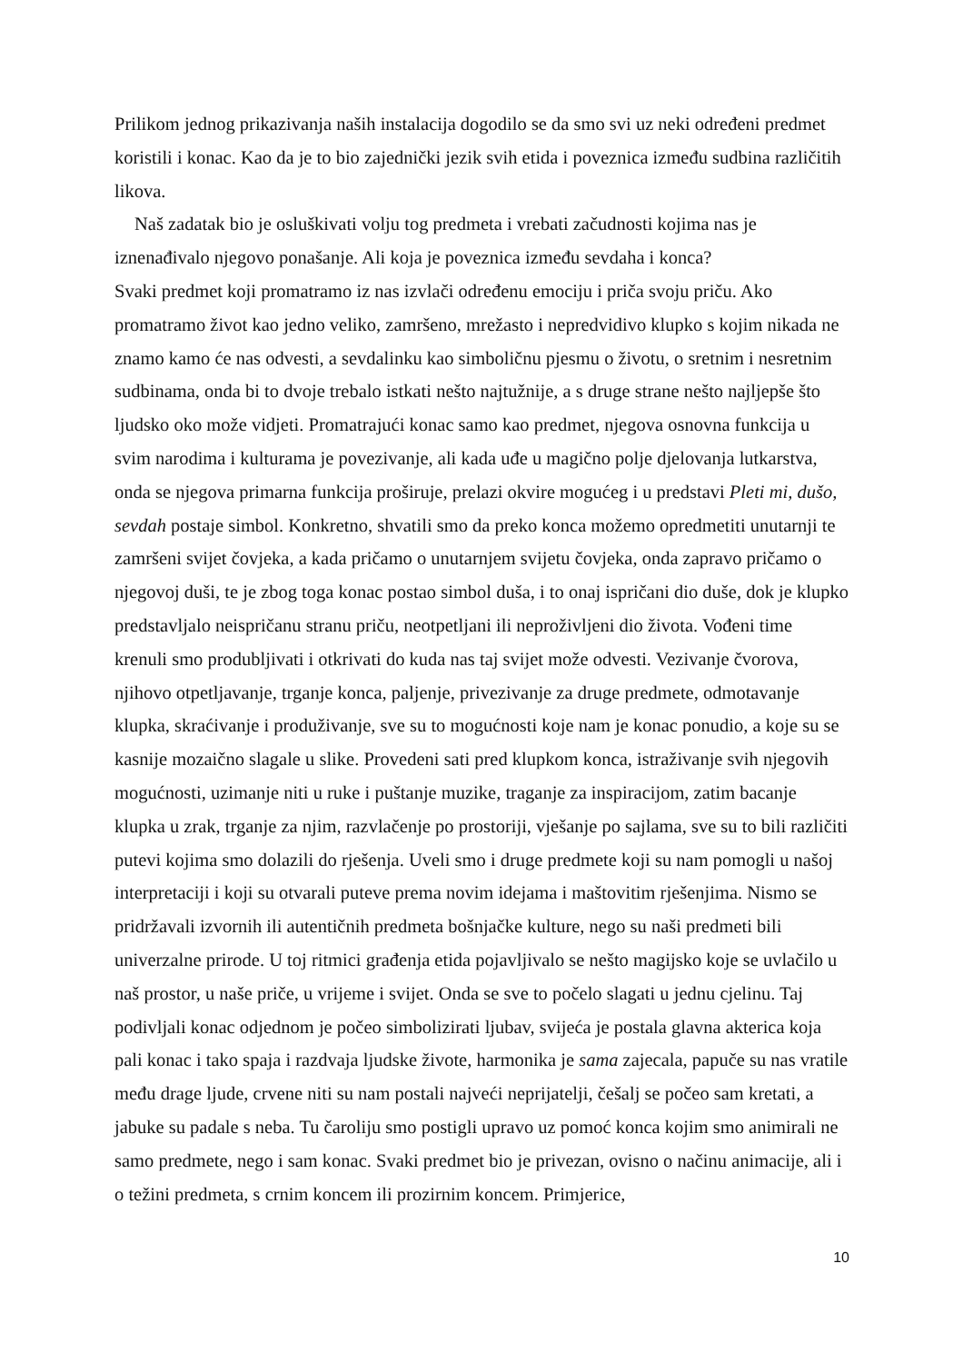Prilikom jednog prikazivanja naših instalacija dogodilo se da smo svi uz neki određeni predmet koristili i konac. Kao da je to bio zajednički jezik svih etida i poveznica između sudbina različitih likova.
Naš zadatak bio je osluškivati volju tog predmeta i vrebati začudnosti kojima nas je iznenađivalo njegovo ponašanje. Ali koja je poveznica između sevdaha i konca?
Svaki predmet koji promatramo iz nas izvlači određenu emociju i priča svoju priču. Ako promatramo život kao jedno veliko, zamršeno, mrežasto i nepredvidivo klupko s kojim nikada ne znamo kamo će nas odvesti, a sevdalinku kao simboličnu pjesmu o životu, o sretnim i nesretnim sudbinama, onda bi to dvoje trebalo istkati nešto najtužnije, a s druge strane nešto najljepše što ljudsko oko može vidjeti. Promatrajući konac samo kao predmet, njegova osnovna funkcija u svim narodima i kulturama je povezivanje, ali kada uđe u magično polje djelovanja lutkarstva, onda se njegova primarna funkcija proširuje, prelazi okvire mogućeg i u predstavi Pleti mi, dušo, sevdah postaje simbol. Konkretno, shvatili smo da preko konca možemo opredmetiti unutarnji te zamršeni svijet čovjeka, a kada pričamo o unutarnjem svijetu čovjeka, onda zapravo pričamo o njegovoj duši, te je zbog toga konac postao simbol duša, i to onaj ispričani dio duše, dok je klupko predstavljalo neispričanu stranu priču, neotpetljani ili neproživljeni dio života. Vođeni time krenuli smo produbljivati i otkrivati do kuda nas taj svijet može odvesti. Vezivanje čvorova, njihovo otpetljavanje, trganje konca, paljenje, privezivanje za druge predmete, odmotavanje klupka, skraćivanje i produživanje, sve su to mogućnosti koje nam je konac ponudio, a koje su se kasnije mozaično slagale u slike. Provedeni sati pred klupkom konca, istraživanje svih njegovih mogućnosti, uzimanje niti u ruke i puštanje muzike, traganje za inspiracijom, zatim bacanje klupka u zrak, trganje za njim, razvlačenje po prostoriji, vješanje po sajlama, sve su to bili različiti putevi kojima smo dolazili do rješenja. Uveli smo i druge predmete koji su nam pomogli u našoj interpretaciji i koji su otvarali puteve prema novim idejama i maštovitim rješenjima. Nismo se pridržavali izvornih ili autentičnih predmeta bošnjačke kulture, nego su naši predmeti bili univerzalne prirode. U toj ritmici građenja etida pojavljivalo se nešto magijsko koje se uvlačilo u naš prostor, u naše priče, u vrijeme i svijet. Onda se sve to počelo slagati u jednu cjelinu. Taj podivljali konac odjednom je počeo simbolizirati ljubav, svijeća je postala glavna akterica koja pali konac i tako spaja i razdvaja ljudske živote, harmonika je sama zajecala, papuče su nas vratile među drage ljude, crvene niti su nam postali najveći neprijatelji, češalj se počeo sam kretati, a jabuke su padale s neba. Tu čaroliju smo postigli upravo uz pomoć konca kojim smo animirali ne samo predmete, nego i sam konac. Svaki predmet bio je privezan, ovisno o načinu animacije, ali i o težini predmeta, s crnim koncem ili prozirnim koncem. Primjerice,
10